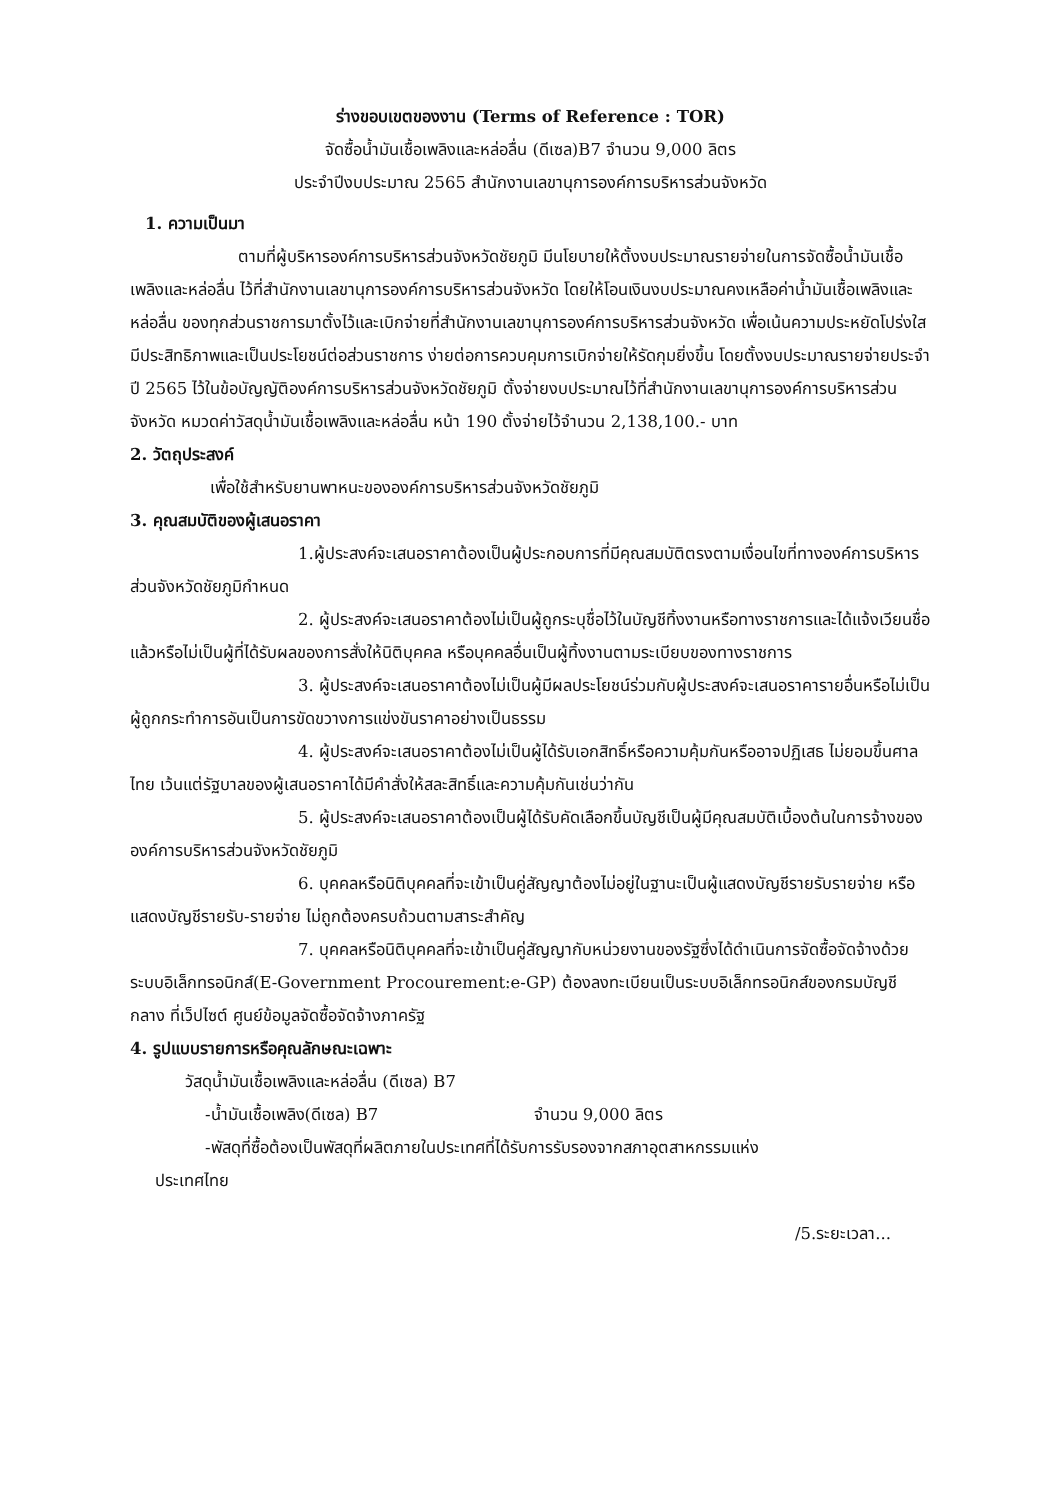ร่างขอบเขตของงาน (Terms of Reference : TOR)
จัดซื้อน้ำมันเชื้อเพลิงและหล่อลื่น (ดีเซล)B7 จำนวน 9,000 ลิตร
ประจำปีงบประมาณ 2565 สำนักงานเลขานุการองค์การบริหารส่วนจังหวัด
1. ความเป็นมา
ตามที่ผู้บริหารองค์การบริหารส่วนจังหวัดชัยภูมิ มีนโยบายให้ตั้งงบประมาณรายจ่ายในการจัดซื้อน้ำมันเชื้อเพลิงและหล่อลื่น ไว้ที่สำนักงานเลขานุการองค์การบริหารส่วนจังหวัด โดยให้โอนเงินงบประมาณคงเหลือค่าน้ำมันเชื้อเพลิงและหล่อลื่น ของทุกส่วนราชการมาตั้งไว้และเบิกจ่ายที่สำนักงานเลขานุการองค์การบริหารส่วนจังหวัด เพื่อเน้นความประหยัดโปร่งใสมีประสิทธิภาพและเป็นประโยชน์ต่อส่วนราชการ ง่ายต่อการควบคุมการเบิกจ่ายให้รัดกุมยิ่งขึ้น โดยตั้งงบประมาณรายจ่ายประจำปี 2565 ไว้ในข้อบัญญัติองค์การบริหารส่วนจังหวัดชัยภูมิ ตั้งจ่ายงบประมาณไว้ที่สำนักงานเลขานุการองค์การบริหารส่วนจังหวัด หมวดค่าวัสดุน้ำมันเชื้อเพลิงและหล่อลื่น หน้า 190 ตั้งจ่ายไว้จำนวน 2,138,100.- บาท
2. วัตถุประสงค์
เพื่อใช้สำหรับยานพาหนะขององค์การบริหารส่วนจังหวัดชัยภูมิ
3. คุณสมบัติของผู้เสนอราคา
1.ผู้ประสงค์จะเสนอราคาต้องเป็นผู้ประกอบการที่มีคุณสมบัติตรงตามเงื่อนไขที่ทางองค์การบริหารส่วนจังหวัดชัยภูมิกำหนด
2. ผู้ประสงค์จะเสนอราคาต้องไม่เป็นผู้ถูกระบุชื่อไว้ในบัญชีทิ้งงานหรือทางราชการและได้แจ้งเวียนชื่อแล้วหรือไม่เป็นผู้ที่ได้รับผลของการสั่งให้นิติบุคคล หรือบุคคลอื่นเป็นผู้ทิ้งงานตามระเบียบของทางราชการ
3. ผู้ประสงค์จะเสนอราคาต้องไม่เป็นผู้มีผลประโยชน์ร่วมกับผู้ประสงค์จะเสนอราคารายอื่นหรือไม่เป็นผู้ถูกกระทำการอันเป็นการขัดขวางการแข่งขันราคาอย่างเป็นธรรม
4. ผู้ประสงค์จะเสนอราคาต้องไม่เป็นผู้ได้รับเอกสิทธิ์หรือความคุ้มกันหรืออาจปฏิเสธ ไม่ยอมขึ้นศาลไทย เว้นแต่รัฐบาลของผู้เสนอราคาได้มีคำสั่งให้สละสิทธิ์และความคุ้มกันเช่นว่ากัน
5. ผู้ประสงค์จะเสนอราคาต้องเป็นผู้ได้รับคัดเลือกขึ้นบัญชีเป็นผู้มีคุณสมบัติเบื้องต้นในการจ้างขององค์การบริหารส่วนจังหวัดชัยภูมิ
6. บุคคลหรือนิติบุคคลที่จะเข้าเป็นคู่สัญญาต้องไม่อยู่ในฐานะเป็นผู้แสดงบัญชีรายรับรายจ่าย หรือแสดงบัญชีรายรับ-รายจ่าย ไม่ถูกต้องครบถ้วนตามสาระสำคัญ
7. บุคคลหรือนิติบุคคลที่จะเข้าเป็นคู่สัญญากับหน่วยงานของรัฐซึ่งได้ดำเนินการจัดซื้อจัดจ้างด้วยระบบอิเล็กทรอนิกส์(E-Government Procourement:e-GP) ต้องลงทะเบียนเป็นระบบอิเล็กทรอนิกส์ของกรมบัญชีกลาง ที่เว็ปไซต์ ศูนย์ข้อมูลจัดซื้อจัดจ้างภาครัฐ
4. รูปแบบรายการหรือคุณลักษณะเฉพาะ
วัสดุน้ำมันเชื้อเพลิงและหล่อลื่น (ดีเซล) B7
-น้ำมันเชื้อเพลิง(ดีเซล) B7 จำนวน 9,000 ลิตร
-พัสดุที่ซื้อต้องเป็นพัสดุที่ผลิตภายในประเทศที่ได้รับการรับรองจากสภาอุตสาหกรรมแห่ง
ประเทศไทย
/5.ระยะเวลา...